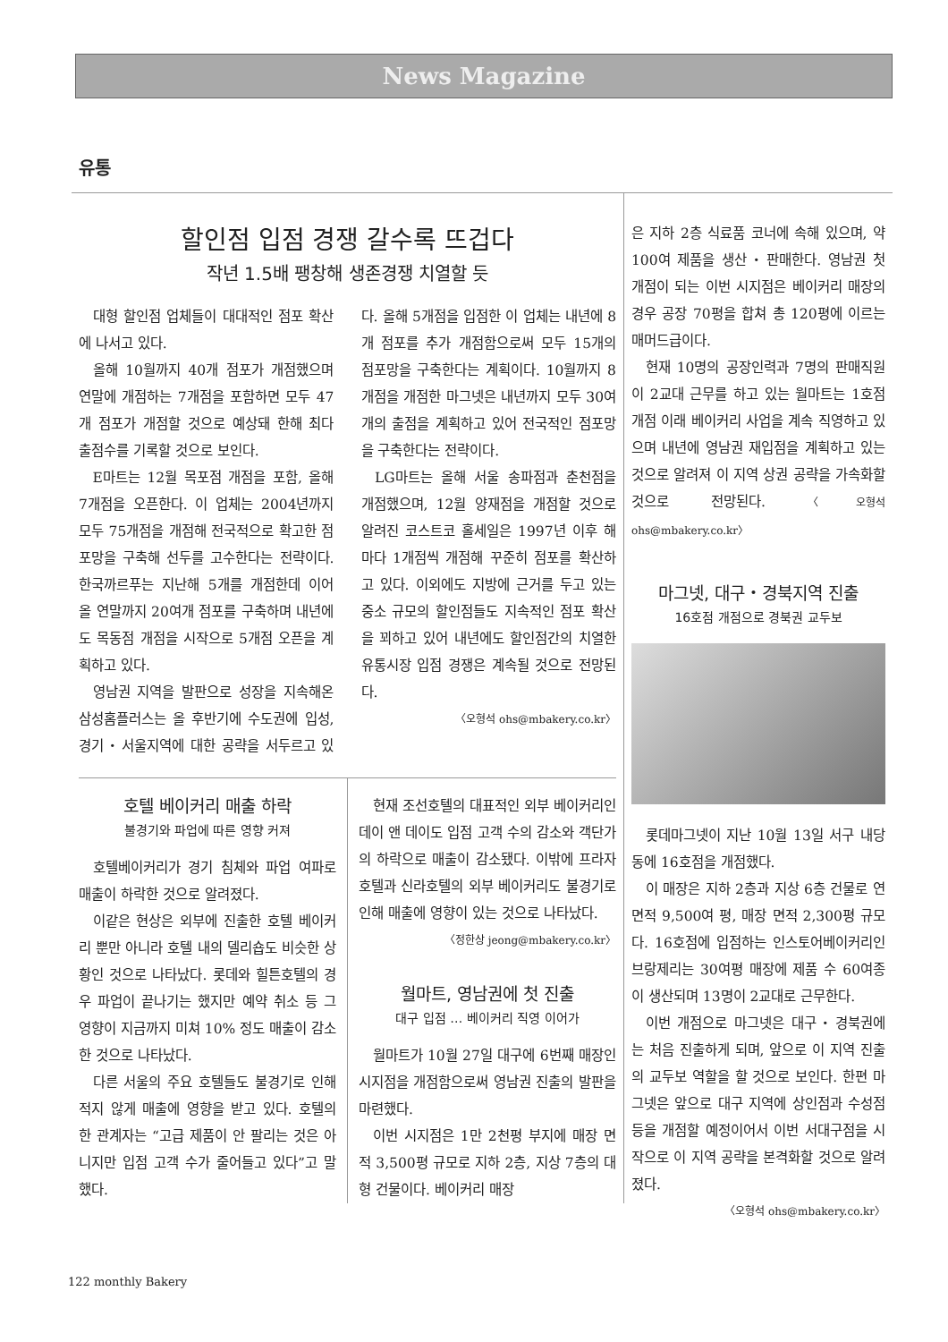News Magazine
유통
할인점 입점 경쟁 갈수록 뜨겁다
작년 1.5배 팽창해 생존경쟁 치열할 듯
대형 할인점 업체들이 대대적인 점포 확산에 나서고 있다.
올해 10월까지 40개 점포가 개점했으며 연말에 개점하는 7개점을 포함하면 모두 47개 점포가 개점할 것으로 예상돼 한해 최다 출점수를 기록할 것으로 보인다.
E마트는 12월 목포점 개점을 포함, 올해 7개점을 오픈한다. 이 업체는 2004년까지 모두 75개점을 개점해 전국적으로 확고한 점포망을 구축해 선두를 고수한다는 전략이다. 한국까르푸는 지난해 5개를 개점한데 이어 올 연말까지 20여개 점포를 구축하며 내년에도 목동점 개점을 시작으로 5개점 오픈을 계획하고 있다.
영남권 지역을 발판으로 성장을 지속해온 삼성홈플러스는 올 후반기에 수도권에 입성, 경기・서울지역에 대한 공략을 서두르고 있다. 올해 5개점을 입점한 이 업체는 내년에 8개 점포를 추가 개점함으로써 모두 15개의 점포망을 구축한다는 계획이다. 10월까지 8개점을 개점한 마그넷은 내년까지 모두 30여개의 출점을 계획하고 있어 전국적인 점포망을 구축한다는 전략이다.
LG마트는 올해 서울 송파점과 춘천점을 개점했으며, 12월 양재점을 개점할 것으로 알려진 코스트코 홀세일은 1997년 이후 해마다 1개점씩 개점해 꾸준히 점포를 확산하고 있다. 이외에도 지방에 근거를 두고 있는 중소 규모의 할인점들도 지속적인 점포 확산을 꾀하고 있어 내년에도 할인점간의 치열한 유통시장 입점 경쟁은 계속될 것으로 전망된다.
〈오형석 ohs@mbakery.co.kr〉
호텔 베이커리 매출 하락
불경기와 파업에 따른 영향 커져
호텔베이커리가 경기 침체와 파업 여파로 매출이 하락한 것으로 알려졌다.
이같은 현상은 외부에 진출한 호텔 베이커리 뿐만 아니라 호텔 내의 델리숍도 비슷한 상황인 것으로 나타났다. 롯데와 힐튼호텔의 경우 파업이 끝나기는 했지만 예약 취소 등 그 영향이 지금까지 미쳐 10% 정도 매출이 감소한 것으로 나타났다.
다른 서울의 주요 호텔들도 불경기로 인해 적지 않게 매출에 영향을 받고 있다. 호텔의 한 관계자는 “고급 제품이 안 팔리는 것은 아니지만 입점 고객 수가 줄어들고 있다”고 말했다.
현재 조선호텔의 대표적인 외부 베이커리인 데이 앤 데이도 입점 고객 수의 감소와 객단가의 하락으로 매출이 감소됐다. 이밖에 프라자호텔과 신라호텔의 외부 베이커리도 불경기로 인해 매출에 영향이 있는 것으로 나타났다.
〈정한상 jeong@mbakery.co.kr〉
월마트, 영남권에 첫 진출
대구 입점 … 베이커리 직영 이어가
월마트가 10월 27일 대구에 6번째 매장인 시지점을 개점함으로써 영남권 진출의 발판을 마련했다.
이번 시지점은 1만 2천평 부지에 매장 면적 3,500평 규모로 지하 2층, 지상 7층의 대형 건물이다. 베이커리 매장
은 지하 2층 식료품 코너에 속해 있으며, 약 100여 제품을 생산・판매한다. 영남권 첫 개점이 되는 이번 시지점은 베이커리 매장의 경우 공장 70평을 합쳐 총 120평에 이르는 매머드급이다.
현재 10명의 공장인력과 7명의 판매직원이 2교대 근무를 하고 있는 월마트는 1호점 개점 이래 베이커리 사업을 계속 직영하고 있으며 내년에 영남권 재입점을 계획하고 있는 것으로 알려져 이 지역 상권 공략을 가속화할 것으로 전망된다. 〈오형석 ohs@mbakery.co.kr〉
마그넷, 대구・경북지역 진출
16호점 개점으로 경북권 교두보
롯데마그넷이 지난 10월 13일 서구 내당동에 16호점을 개점했다.
이 매장은 지하 2층과 지상 6층 건물로 연면적 9,500여 평, 매장 면적 2,300평 규모다. 16호점에 입점하는 인스토어베이커리인 브랑제리는 30여평 매장에 제품 수 60여종이 생산되며 13명이 2교대로 근무한다.
이번 개점으로 마그넷은 대구・경북권에는 처음 진출하게 되며, 앞으로 이 지역 진출의 교두보 역할을 할 것으로 보인다. 한편 마그넷은 앞으로 대구 지역에 상인점과 수성점 등을 개점할 예정이어서 이번 서대구점을 시작으로 이 지역 공략을 본격화할 것으로 알려졌다.
〈오형석 ohs@mbakery.co.kr〉
122 monthly Bakery